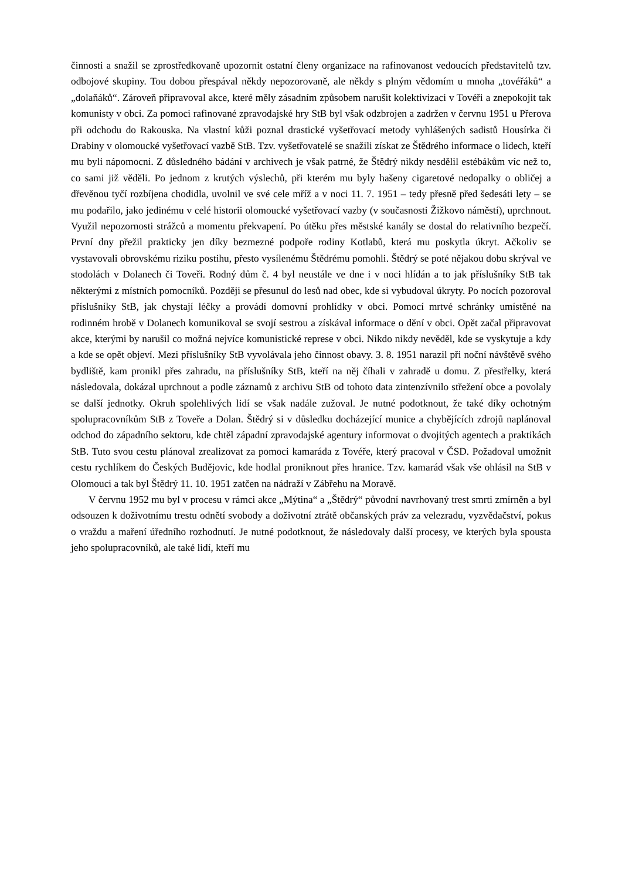činnosti a snažil se zprostředkovaně upozornit ostatní členy organizace na rafinovanost vedoucích představitelů tzv. odbojové skupiny. Tou dobou přespával někdy nepozorovaně, ale někdy s plným vědomím u mnoha „tovéřáků“ a „dolaňáků“. Zároveň připravoval akce, které měly zásadním způsobem narušit kolektivizaci v Tovéři a znepokojit tak komunisty v obci. Za pomoci rafinované zpravodajské hry StB byl však odzbrojen a zadržen v červnu 1951 u Přerova při odchodu do Rakouska. Na vlastní kůži poznal drastické vyšetřovací metody vyhlášených sadistů Housírka či Drabiny v olomoucké vyšetřovací vazbě StB. Tzv. vyšetřovatelé se snažili získat ze Štědrého informace o lidech, kteří mu byli nápomocni. Z důsledného bádání v archivech je však patrné, že Štědrý nikdy nesdělil estébákům víc než to, co sami již věděli. Po jednom z krutých výslechů, při kterém mu byly hašeny cigaretové nedopalky o obličej a dřevěnou tyčí rozbíjena chodidla, uvolnil ve své cele mříž a v noci 11. 7. 1951 – tedy přesně před šedesáti lety – se mu podařilo, jako jedinému v celé historii olomoucké vyšetřovací vazby (v současnosti Žižkovo náměstí), uprchnout. Využil nepozornosti strážců a momentu překvapení. Po útěku přes městské kanály se dostal do relativního bezpečí. První dny přežil prakticky jen díky bezmezné podpoře rodiny Kotlabů, která mu poskytla úkryt. Ačkoliv se vystavovali obrovskému riziku postihu, přesto vysílenému Štědrému pomohli. Štědrý se poté nějakou dobu skrýval ve stodolách v Dolanech či Toveři. Rodný dům č. 4 byl neustále ve dne i v noci hlídán a to jak příslušníky StB tak některými z místních pomocníků. Později se přesunul do lesů nad obec, kde si vybudoval úkryty. Po nocích pozoroval příslušníky StB, jak chystají léčky a provádí domovní prohlídky v obci. Pomocí mrtvé schránky umístěné na rodinném hrobě v Dolanech komunikoval se svojí sestrou a získával informace o dění v obci. Opět začal připravovat akce, kterými by narušil co možná nejvíce komunistické represe v obci. Nikdo nikdy nevěděl, kde se vyskytuje a kdy a kde se opět objeví. Mezi příslušníky StB vyvolávala jeho činnost obavy. 3. 8. 1951 narazil při noční návštěvě svého bydliště, kam pronikl přes zahradu, na příslušníky StB, kteří na něj číhali v zahradě u domu. Z přestřelky, která následovala, dokázal uprchnout a podle záznamů z archivu StB od tohoto data zintenzívnilo střežení obce a povolaly se další jednotky. Okruh spolehlivých lidí se však nadále zužoval. Je nutné podotknout, že také díky ochotným spolupracovníkům StB z Toveře a Dolan. Štědrý si v důsledku docházející munice a chybějících zdrojů naplánoval odchod do západního sektoru, kde chtěl západní zpravodajské agentury informovat o dvojitých agentech a praktikách StB. Tuto svou cestu plánoval zrealizovat za pomoci kamaráda z Tovéře, který pracoval v ČSD. Požadoval umožnit cestu rychlíkem do Českých Budějovic, kde hodlal proniknout přes hranice. Tzv. kamarád však vše ohlásil na StB v Olomouci a tak byl Štědrý 11. 10. 1951 zatčen na nádraží v Zábřehu na Moravě.
V červnu 1952 mu byl v procesu v rámci akce „Mýtina“ a „Štědrý“ původní navrhovaný trest smrti zmírněn a byl odsouzen k doživotnímu trestu odnětí svobody a doživotní ztrátě občanských práv za velezradu, vyzvědačství, pokus o vraždu a maření úředního rozhodnutí. Je nutné podotknout, že následovaly další procesy, ve kterých byla spousta jeho spolupracovníků, ale také lidí, kteří mu